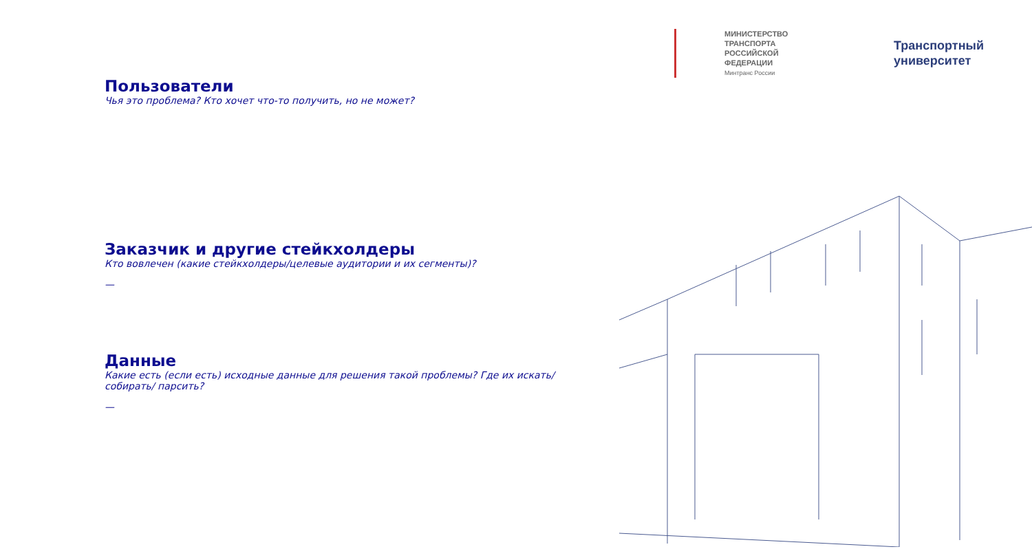МИНИСТЕРСТВО ТРАНСПОРТА
РОССИЙСКОЙ ФЕДЕРАЦИИ
Минтранс России
Транспортный
университет
Пользователи
Чья это проблема? Кто хочет что-то получить, но не может?
Заказчик и другие стейкхолдеры
Кто вовлечен (какие стейкхолдеры/целевые аудитории и их сегменты)?
—
Данные
Какие есть (если есть) исходные данные для решения такой проблемы? Где их искать/собирать/ парсить?
—